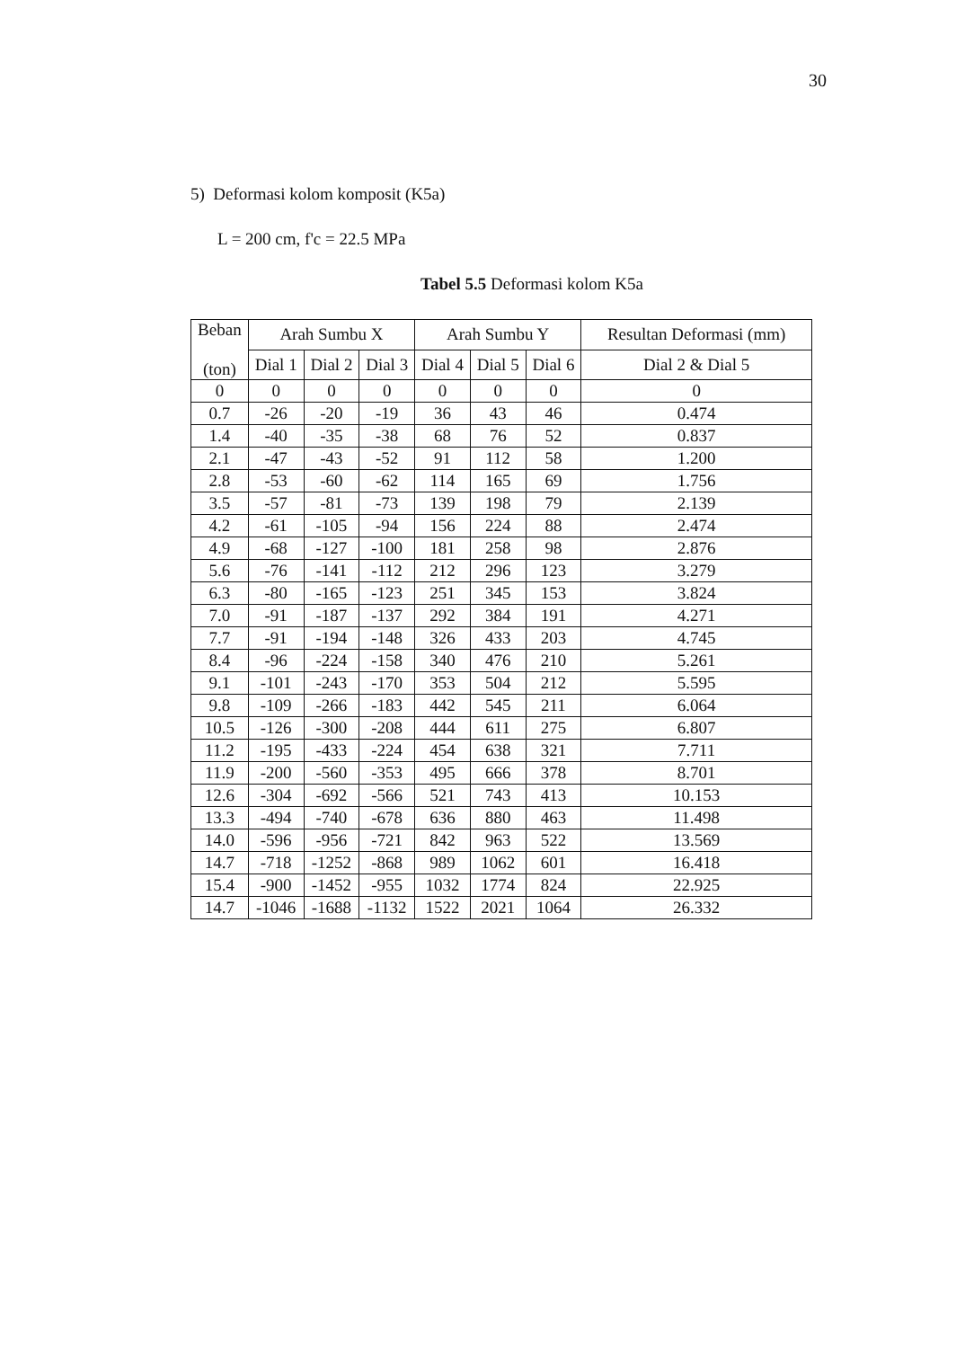30
5) Deformasi kolom komposit (K5a)
L = 200 cm, f'c = 22.5 MPa
Tabel 5.5 Deformasi kolom K5a
| Beban (ton) | Arah Sumbu X | | | Arah Sumbu Y | | | Resultan Deformasi (mm) |
| --- | --- | --- | --- | --- | --- | --- | --- |
| | Dial 1 | Dial 2 | Dial 3 | Dial 4 | Dial 5 | Dial 6 | Dial 2 & Dial 5 |
| 0 | 0 | 0 | 0 | 0 | 0 | 0 | 0 |
| 0.7 | -26 | -20 | -19 | 36 | 43 | 46 | 0.474 |
| 1.4 | -40 | -35 | -38 | 68 | 76 | 52 | 0.837 |
| 2.1 | -47 | -43 | -52 | 91 | 112 | 58 | 1.200 |
| 2.8 | -53 | -60 | -62 | 114 | 165 | 69 | 1.756 |
| 3.5 | -57 | -81 | -73 | 139 | 198 | 79 | 2.139 |
| 4.2 | -61 | -105 | -94 | 156 | 224 | 88 | 2.474 |
| 4.9 | -68 | -127 | -100 | 181 | 258 | 98 | 2.876 |
| 5.6 | -76 | -141 | -112 | 212 | 296 | 123 | 3.279 |
| 6.3 | -80 | -165 | -123 | 251 | 345 | 153 | 3.824 |
| 7.0 | -91 | -187 | -137 | 292 | 384 | 191 | 4.271 |
| 7.7 | -91 | -194 | -148 | 326 | 433 | 203 | 4.745 |
| 8.4 | -96 | -224 | -158 | 340 | 476 | 210 | 5.261 |
| 9.1 | -101 | -243 | -170 | 353 | 504 | 212 | 5.595 |
| 9.8 | -109 | -266 | -183 | 442 | 545 | 211 | 6.064 |
| 10.5 | -126 | -300 | -208 | 444 | 611 | 275 | 6.807 |
| 11.2 | -195 | -433 | -224 | 454 | 638 | 321 | 7.711 |
| 11.9 | -200 | -560 | -353 | 495 | 666 | 378 | 8.701 |
| 12.6 | -304 | -692 | -566 | 521 | 743 | 413 | 10.153 |
| 13.3 | -494 | -740 | -678 | 636 | 880 | 463 | 11.498 |
| 14.0 | -596 | -956 | -721 | 842 | 963 | 522 | 13.569 |
| 14.7 | -718 | -1252 | -868 | 989 | 1062 | 601 | 16.418 |
| 15.4 | -900 | -1452 | -955 | 1032 | 1774 | 824 | 22.925 |
| 14.7 | -1046 | -1688 | -1132 | 1522 | 2021 | 1064 | 26.332 |